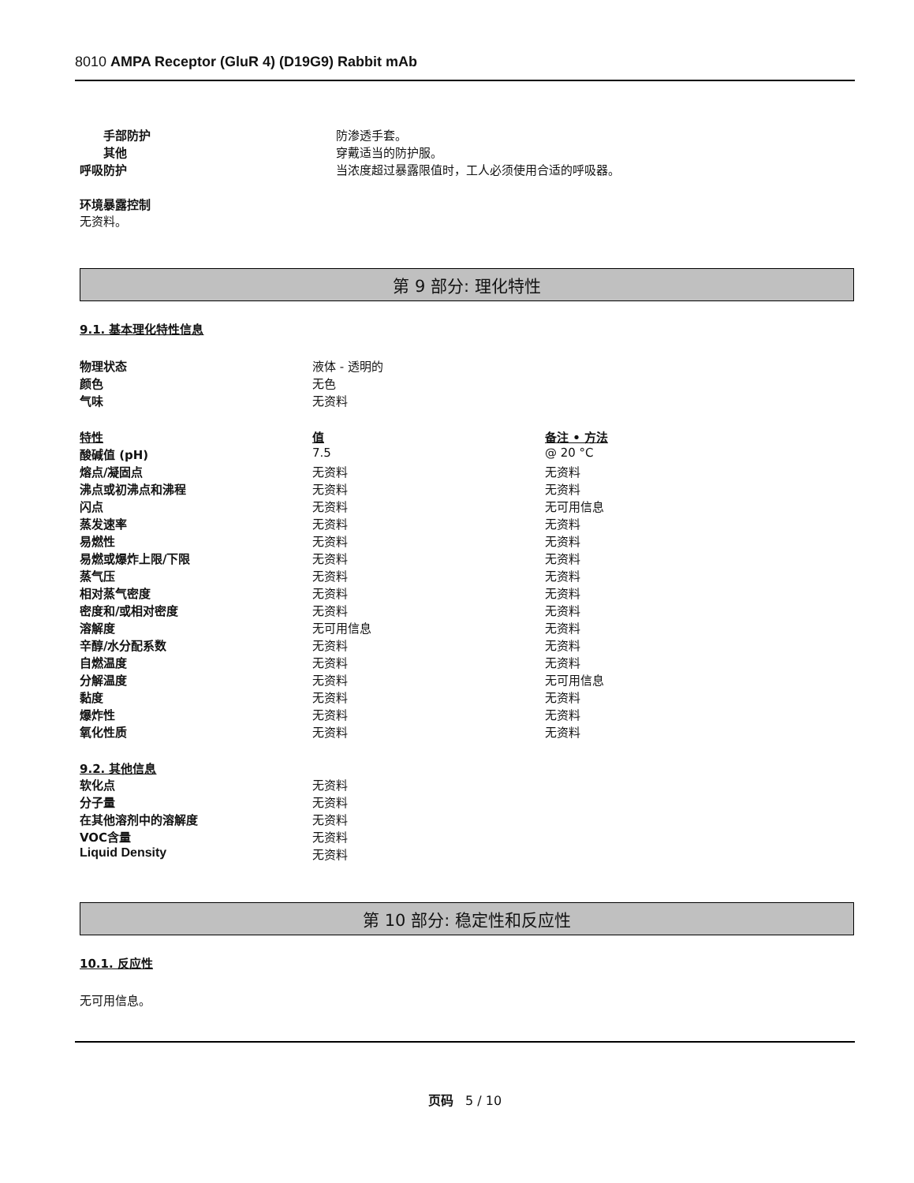8010 AMPA Receptor (GluR 4) (D19G9) Rabbit mAb
| 手部防护 | 防渗透手套。 |
| 其他 | 穿戴适当的防护服。 |
| 呼吸防护 | 当浓度超过暴露限值时，工人必须使用合适的呼吸器。 |
环境暴露控制
无资料。
第 9 部分: 理化特性
9.1. 基本理化特性信息
| 物理状态 | 液体 - 透明的 |
| 颜色 | 无色 |
| 气味 | 无资料 |
| 特性 | 值 | 备注 • 方法 |
| 酸碱值 (pH) | 7.5 | @ 20 °C |
| 熔点/凝固点 | 无资料 | 无资料 |
| 沸点或初沸点和沸程 | 无资料 | 无资料 |
| 闪点 | 无资料 | 无可用信息 |
| 蒸发速率 | 无资料 | 无资料 |
| 易燃性 | 无资料 | 无资料 |
| 易燃或爆炸上限/下限 | 无资料 | 无资料 |
| 蒸气压 | 无资料 | 无资料 |
| 相对蒸气密度 | 无资料 | 无资料 |
| 密度和/或相对密度 | 无资料 | 无资料 |
| 溶解度 | 无可用信息 | 无资料 |
| 辛醇/水分配系数 | 无资料 | 无资料 |
| 自燃温度 | 无资料 | 无资料 |
| 分解温度 | 无资料 | 无可用信息 |
| 黏度 | 无资料 | 无资料 |
| 爆炸性 | 无资料 | 无资料 |
| 氧化性质 | 无资料 | 无资料 |
9.2. 其他信息
| 软化点 | 无资料 |
| 分子量 | 无资料 |
| 在其他溶剂中的溶解度 | 无资料 |
| VOC含量 | 无资料 |
| Liquid Density | 无资料 |
第 10 部分: 稳定性和反应性
10.1. 反应性
无可用信息。
页码 5 / 10